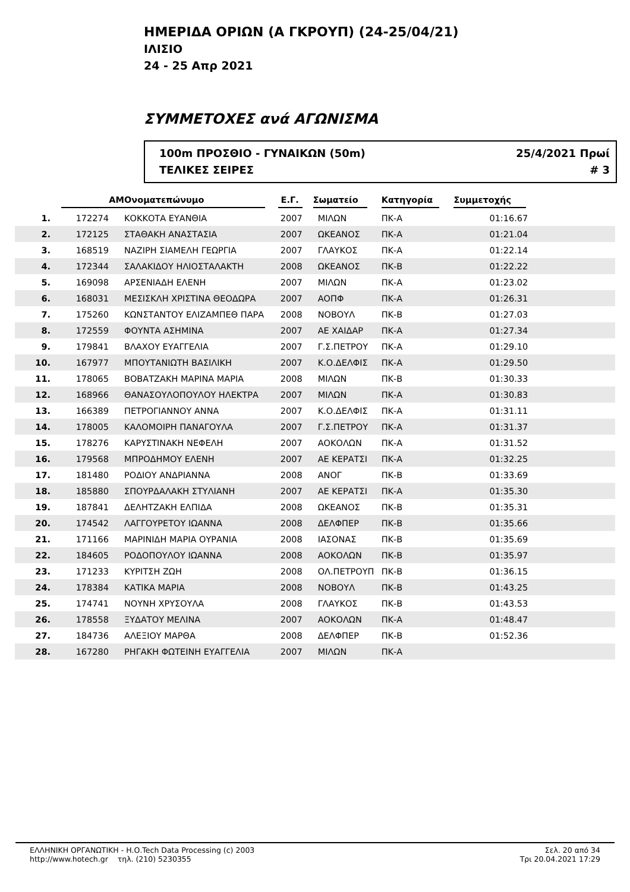ΗΜΕΡΙΔΑ ΟΡΙΩΝ (Α ΓΚΡΟΥΠ) (24-25/04/21)
ΙΛΙΣΙΟ
24 - 25 Απρ 2021
ΣΥΜΜΕΤΟΧΕΣ ανά ΑΓΩΝΙΣΜΑ
100m ΠΡΟΣΘΙΟ - ΓΥΝΑΙΚΩΝ (50m)
ΤΕΛΙΚΕΣ ΣΕΙΡΕΣ
25/4/2021 Πρωί
# 3
| | ΑΜ | Ονοματεπώνυμο | Ε.Γ. | Σωματείο | Κατηγορία | Συμμετοχής |
| --- | --- | --- | --- | --- | --- | --- |
| 1. | 172274 | ΚΟΚΚΟΤΑ ΕΥΑΝΘΙΑ | 2007 | ΜΙΛΩΝ | ΠΚ-Α | 01:16.67 |
| 2. | 172125 | ΣΤΑΘΑΚΗ ΑΝΑΣΤΑΣΙΑ | 2007 | ΩΚΕΑΝΟΣ | ΠΚ-Α | 01:21.04 |
| 3. | 168519 | ΝΑΖΙΡΗ ΣΙΑΜΕΛΗ ΓΕΩΡΓΙΑ | 2007 | ΓΛΑΥΚΟΣ | ΠΚ-Α | 01:22.14 |
| 4. | 172344 | ΣΑΛΑΚΙΔΟΥ ΗΛΙΟΣΤΑΛΑΚΤΗ | 2008 | ΩΚΕΑΝΟΣ | ΠΚ-Β | 01:22.22 |
| 5. | 169098 | ΑΡΣΕΝΙΑΔΗ ΕΛΕΝΗ | 2007 | ΜΙΛΩΝ | ΠΚ-Α | 01:23.02 |
| 6. | 168031 | ΜΕΣΙΣΚΛΗ ΧΡΙΣΤΙΝΑ ΘΕΟΔΩΡΑ | 2007 | ΑΟΠΦ | ΠΚ-Α | 01:26.31 |
| 7. | 175260 | ΚΩΝΣΤΑΝΤΟΥ ΕΛΙΖΑΜΠΕΘ ΠΑΡΑ | 2008 | ΝΟΒΟΥΛ | ΠΚ-Β | 01:27.03 |
| 8. | 172559 | ΦΟΥΝΤΑ ΑΣΗΜΙΝΑ | 2007 | ΑΕ ΧΑΙΔΑΡ | ΠΚ-Α | 01:27.34 |
| 9. | 179841 | ΒΛΑΧΟΥ ΕΥΑΓΓΕΛΙΑ | 2007 | Γ.Σ.ΠΕΤΡΟΥ | ΠΚ-Α | 01:29.10 |
| 10. | 167977 | ΜΠΟΥΤΑΝΙΩΤΗ ΒΑΣΙΛΙΚΗ | 2007 | Κ.Ο.ΔΕΛΦΙΣ | ΠΚ-Α | 01:29.50 |
| 11. | 178065 | ΒΟΒΑΤΖΑΚΗ ΜΑΡΙΝΑ ΜΑΡΙΑ | 2008 | ΜΙΛΩΝ | ΠΚ-Β | 01:30.33 |
| 12. | 168966 | ΘΑΝΑΣΟΥΛΟΠΟΥΛΟΥ ΗΛΕΚΤΡΑ | 2007 | ΜΙΛΩΝ | ΠΚ-Α | 01:30.83 |
| 13. | 166389 | ΠΕΤΡΟΓΙΑΝΝΟΥ ΑΝΝΑ | 2007 | Κ.Ο.ΔΕΛΦΙΣ | ΠΚ-Α | 01:31.11 |
| 14. | 178005 | ΚΑΛΟΜΟΙΡΗ ΠΑΝΑΓΟΥΛΑ | 2007 | Γ.Σ.ΠΕΤΡΟΥ | ΠΚ-Α | 01:31.37 |
| 15. | 178276 | ΚΑΡΥΣΤΙΝΑΚΗ ΝΕΦΕΛΗ | 2007 | ΑΟΚΟΛΩΝ | ΠΚ-Α | 01:31.52 |
| 16. | 179568 | ΜΠΡΟΔΗΜΟΥ ΕΛΕΝΗ | 2007 | ΑΕ ΚΕΡΑΤΣΙ | ΠΚ-Α | 01:32.25 |
| 17. | 181480 | ΡΟΔΙΟΥ ΑΝΔΡΙΑΝΝΑ | 2008 | ΑΝΟΓ | ΠΚ-Β | 01:33.69 |
| 18. | 185880 | ΣΠΟΥΡΔΑΛΑΚΗ ΣΤΥΛΙΑΝΗ | 2007 | ΑΕ ΚΕΡΑΤΣΙ | ΠΚ-Α | 01:35.30 |
| 19. | 187841 | ΔΕΛΗΤΖΑΚΗ ΕΛΠΙΔΑ | 2008 | ΩΚΕΑΝΟΣ | ΠΚ-Β | 01:35.31 |
| 20. | 174542 | ΛΑΓΓΟΥΡΕΤΟΥ ΙΩΑΝΝΑ | 2008 | ΔΕΛΦΠΕΡ | ΠΚ-Β | 01:35.66 |
| 21. | 171166 | ΜΑΡΙΝΙΔΗ ΜΑΡΙΑ ΟΥΡΑΝΙΑ | 2008 | ΙΑΣΟΝΑΣ | ΠΚ-Β | 01:35.69 |
| 22. | 184605 | ΡΟΔΟΠΟΥΛΟΥ ΙΩΑΝΝΑ | 2008 | ΑΟΚΟΛΩΝ | ΠΚ-Β | 01:35.97 |
| 23. | 171233 | ΚΥΡΙΤΣΗ ΖΩΗ | 2008 | ΟΛ.ΠΕΤΡΟΥΠ | ΠΚ-Β | 01:36.15 |
| 24. | 178384 | ΚΑΤΙΚΑ ΜΑΡΙΑ | 2008 | ΝΟΒΟΥΛ | ΠΚ-Β | 01:43.25 |
| 25. | 174741 | ΝΟΥΝΗ ΧΡΥΣΟΥΛΑ | 2008 | ΓΛΑΥΚΟΣ | ΠΚ-Β | 01:43.53 |
| 26. | 178558 | ΞΥΔΑΤΟΥ ΜΕΛΙΝΑ | 2007 | ΑΟΚΟΛΩΝ | ΠΚ-Α | 01:48.47 |
| 27. | 184736 | ΑΛΕΞΙΟΥ ΜΑΡΘΑ | 2008 | ΔΕΛΦΠΕΡ | ΠΚ-Β | 01:52.36 |
| 28. | 167280 | ΡΗΓΑΚΗ ΦΩΤΕΙΝΗ ΕΥΑΓΓΕΛΙΑ | 2007 | ΜΙΛΩΝ | ΠΚ-Α | |
ΕΛΛΗΝΙΚΗ ΟΡΓΑΝΩΤΙΚΗ - Η.Ο.Tech Data Processing (c) 2003
http://www.hotech.gr τηλ. (210) 5230355
Σελ. 20 από 34
Τρι 20.04.2021 17:29